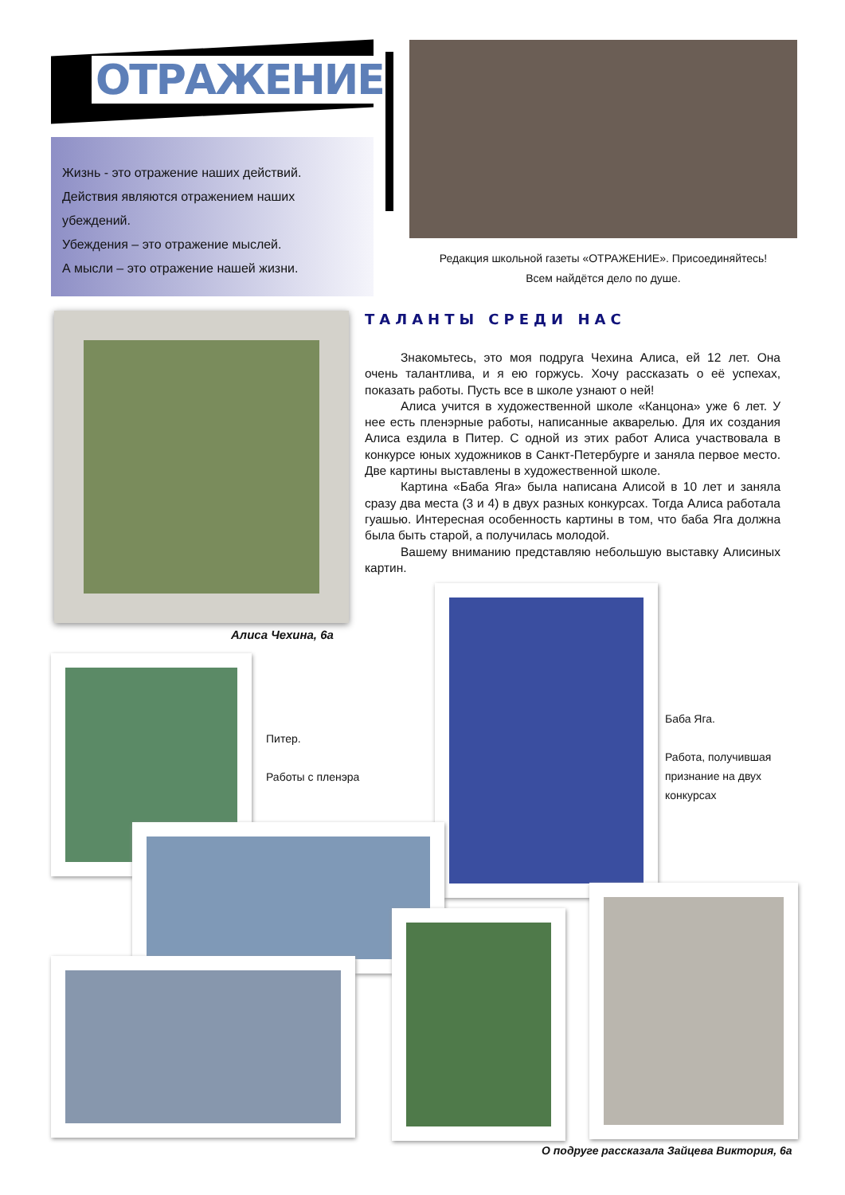ОТРАЖЕНИЕ
Жизнь - это отражение наших действий.
Действия являются отражением наших убеждений.
Убеждения – это отражение мыслей.
А мысли – это отражение нашей жизни.
Редакция школьной газеты «ОТРАЖЕНИЕ». Присоединяйтесь!
Всем найдётся дело по душе.
ТАЛАНТЫ СРЕДИ НАС
Знакомьтесь, это моя подруга Чехина Алиса, ей 12 лет. Она очень талантлива, и я ею горжусь. Хочу рассказать о её успехах, показать работы. Пусть все в школе узнают о ней!
Алиса учится в художественной школе «Канцона» уже 6 лет. У нее есть пленэрные работы, написанные акварелью. Для их создания Алиса ездила в Питер. С одной из этих работ Алиса участвовала в конкурсе юных художников в Санкт-Петербурге и заняла первое место. Две картины выставлены в художественной школе.
Картина «Баба Яга» была написана Алисой в 10 лет и заняла сразу два места (3 и 4) в двух разных конкурсах. Тогда Алиса работала гуашью. Интересная особенность картины в том, что баба Яга должна была быть старой, а получилась молодой.
Вашему вниманию представляю небольшую выставку Алисиных картин.
Алиса Чехина, 6а
Питер.
Работы с пленэра
Баба Яга.
Работа, получившая
признание на двух
конкурсах
О подруге рассказала Зайцева Виктория, 6а